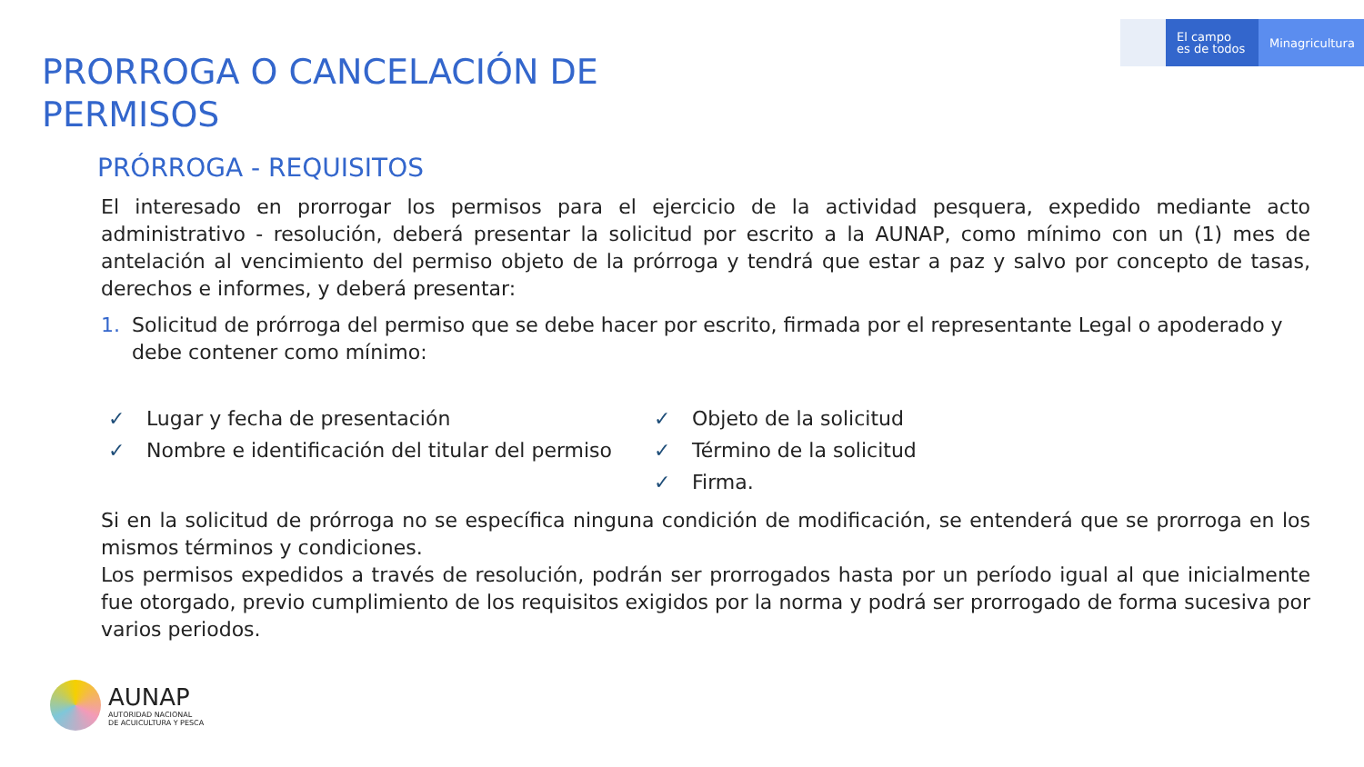El campo
es de todos
Minagricultura
PRORROGA O CANCELACIÓN DE PERMISOS
PRÓRROGA - REQUISITOS
El interesado en prorrogar los permisos para el ejercicio de la actividad pesquera, expedido mediante acto administrativo - resolución, deberá presentar la solicitud por escrito a la AUNAP, como mínimo con un (1) mes de antelación al vencimiento del permiso objeto de la prórroga y tendrá que estar a paz y salvo por concepto de tasas, derechos e informes, y deberá presentar:
1. Solicitud de prórroga del permiso que se debe hacer por escrito, firmada por el representante Legal o apoderado y debe contener como mínimo:
✓ Lugar y fecha de presentación
✓ Nombre e identificación del titular del permiso
✓ Objeto de la solicitud
✓ Término de la solicitud
✓ Firma.
Si en la solicitud de prórroga no se específica ninguna condición de modificación, se entenderá que se prorroga en los mismos términos y condiciones.
Los permisos expedidos a través de resolución, podrán ser prorrogados hasta por un período igual al que inicialmente fue otorgado, previo cumplimiento de los requisitos exigidos por la norma y podrá ser prorrogado de forma sucesiva por varios periodos.
AUNAP
AUTORIDAD NACIONAL
DE ACUICULTURA Y PESCA